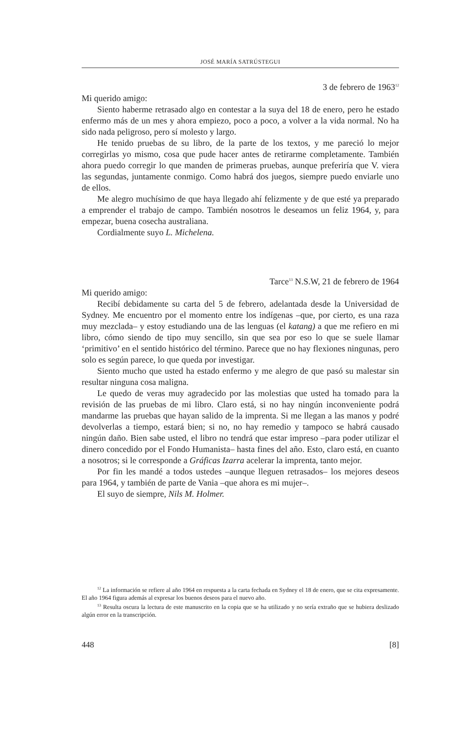JOSÉ MARÍA SATRÚSTEGUI
3 de febrero de 1963<sup>12</sup>
Mi querido amigo:
Siento haberme retrasado algo en contestar a la suya del 18 de enero, pero he estado enfermo más de un mes y ahora empiezo, poco a poco, a volver a la vida normal. No ha sido nada peligroso, pero sí molesto y largo.
He tenido pruebas de su libro, de la parte de los textos, y me pareció lo mejor corregirlas yo mismo, cosa que pude hacer antes de retirarme completamente. También ahora puedo corregir lo que manden de primeras pruebas, aunque preferiría que V. viera las segundas, juntamente conmigo. Como habrá dos juegos, siempre puedo enviarle uno de ellos.
Me alegro muchísimo de que haya llegado ahí felizmente y de que esté ya preparado a emprender el trabajo de campo. También nosotros le deseamos un feliz 1964, y, para empezar, buena cosecha australiana.
Cordialmente suyo L. Michelena.
Tarce<sup>13</sup> N.S.W, 21 de febrero de 1964
Mi querido amigo:
Recibí debidamente su carta del 5 de febrero, adelantada desde la Universidad de Sydney. Me encuentro por el momento entre los indígenas –que, por cierto, es una raza muy mezclada– y estoy estudiando una de las lenguas (el katang) a que me refiero en mi libro, cómo siendo de tipo muy sencillo, sin que sea por eso lo que se suele llamar ‘primitivo’ en el sentido histórico del término. Parece que no hay flexiones ningunas, pero solo es según parece, lo que queda por investigar.
Siento mucho que usted ha estado enfermo y me alegro de que pasó su malestar sin resultar ninguna cosa maligna.
Le quedo de veras muy agradecido por las molestias que usted ha tomado para la revisión de las pruebas de mi libro. Claro está, si no hay ningún inconveniente podrá mandarme las pruebas que hayan salido de la imprenta. Si me llegan a las manos y podré devolverlas a tiempo, estará bien; si no, no hay remedio y tampoco se habrá causado ningún daño. Bien sabe usted, el libro no tendrá que estar impreso –para poder utilizar el dinero concedido por el Fondo Humanista– hasta fines del año. Esto, claro está, en cuanto a nosotros; si le corresponde a Gráficas Izarra acelerar la imprenta, tanto mejor.
Por fin les mandé a todos ustedes –aunque lleguen retrasados– los mejores deseos para 1964, y también de parte de Vania –que ahora es mi mujer–.
El suyo de siempre, Nils M. Holmer.
<sup>12</sup> La información se refiere al año 1964 en respuesta a la carta fechada en Sydney el 18 de enero, que se cita expresamente. El año 1964 figura además al expresar los buenos deseos para el nuevo año.
<sup>13</sup> Resulta oscura la lectura de este manuscrito en la copia que se ha utilizado y no sería extraño que se hubiera deslizado algún error en la transcripción.
448 [8]